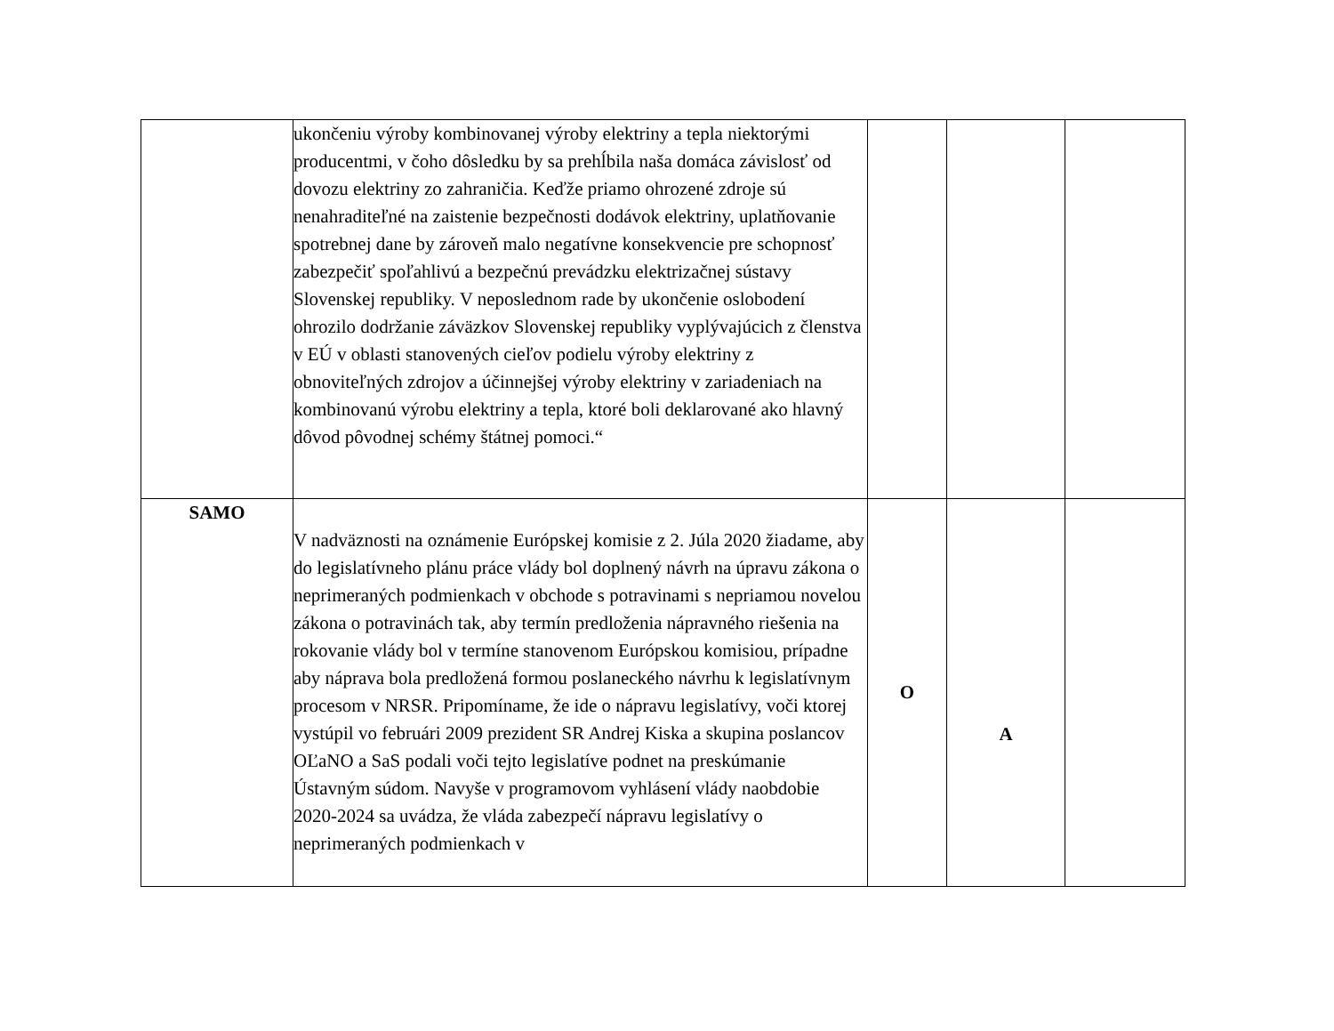| | ukončeniu výroby kombinovanej výroby elektriny a tepla niektorými producentmi, v čoho dôsledku by sa prehĺbila naša domáca závislosť od dovozu elektriny zo zahraničia. Keďže priamo ohrozené zdroje sú nenahraditeľné na zaistenie bezpečnosti dodávok elektriny, uplatňovanie spotrebnej dane by zároveň malo negatívne konsekvencie pre schopnosť zabezpečiť spoľahlivú a bezpečnú prevádzku elektrizačnej sústavy Slovenskej republiky. V neposlednom rade by ukončenie oslobodení ohrozilo dodržanie záväzkov Slovenskej republiky vyplývajúcich z členstva v EÚ v oblasti stanovených cieľov podielu výroby elektriny z obnoviteľných zdrojov a účinnejšej výroby elektriny v zariadeniach na kombinovanú výrobu elektriny a tepla, ktoré boli deklarované ako hlavný dôvod pôvodnej schémy štátnej pomoci.“ | | | |
| SAMO | V nadväznosti na oznámenie Európskej komisie z 2. Júla 2020 žiadame, aby do legislatívneho plánu práce vlády bol doplnený návrh na úpravu zákona o neprimeraných podmienkach v obchode s potravinami s nepriamou novelou zákona o potravinách tak, aby termín predloženia nápravného riešenia na rokovanie vlády bol v termíne stanovenom Európskou komisiou, prípadne aby náprava bola predložená formou poslaneckého návrhu k legislatívnym procesom v NRSR. Pripomíname, že ide o nápravu legislatívy, voči ktorej vystúpil vo februári 2009 prezident SR Andrej Kiska a skupina poslancov OĽaNO a SaS podali voči tejto legislatíve podnet na preskúmanie Ústavným súdom. Navyše v programovom vyhlásení vlády naobdobie 2020-2024 sa uvádza, že vláda zabezpečí nápravu legislatívy o neprimeraných podmienkach v | O | A | |